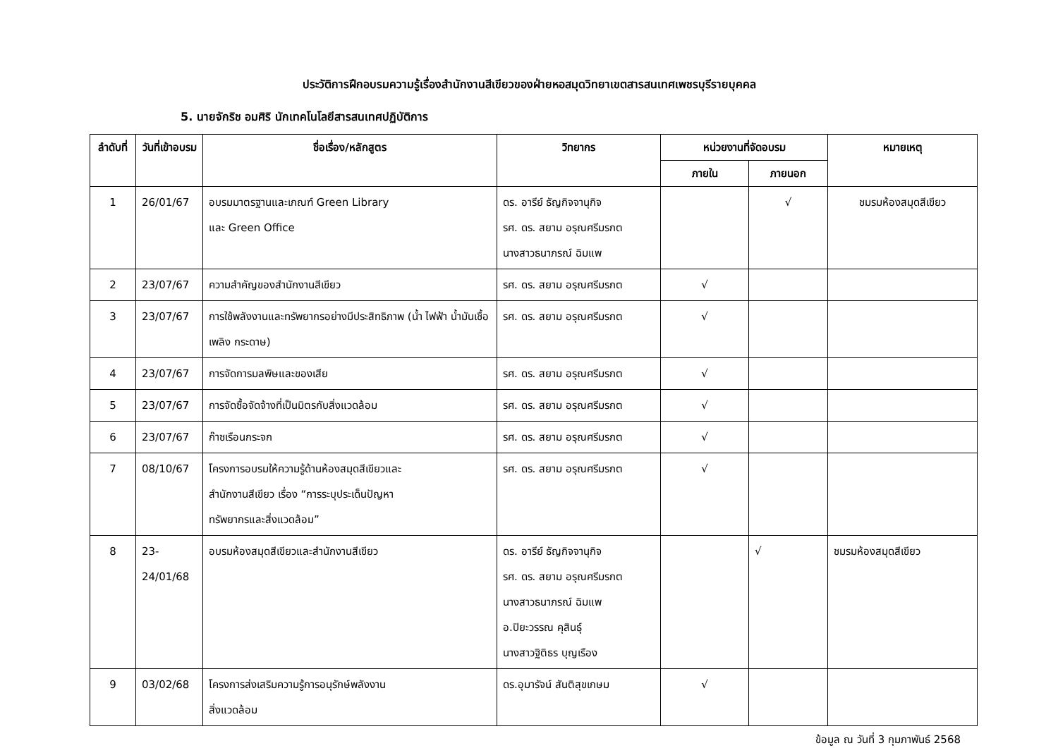ประวัติการฝึกอบรมความรู้เรื่องสำนักงานสีเขียวของฝ่ายหอสมุดวิทยาเขตสารสนเทศเพชรบุรีรายบุคคล
5. นายจักริช อมศิริ นักเทคโนโลยีสารสนเทศปฏิบัติการ
| ลำดับที่ | วันที่เข้าอบรม | ชื่อเรื่อง/หลักสูตร | วิทยากร | หน่วยงานที่จัดอบรม | | หมายเหตุ |
| --- | --- | --- | --- | --- | --- | --- |
| | | | | ภายใน | ภายนอก | |
| 1 | 26/01/67 | อบรมมาตรฐานและเกณฑ์ Green Library และ Green Office | ดร. อารีย์ ธัญกิจจานุกิจ รศ. ดร. สยาม อรุณศรีมรกต นางสาวธนาภรณ์ ฉิมแพ | | √ | ชมรมห้องสมุดสีเขียว |
| 2 | 23/07/67 | ความสำคัญของสำนักงานสีเขียว | รศ. ดร. สยาม อรุณศรีมรกต | √ | | |
| 3 | 23/07/67 | การใช้พลังงานและทรัพยากรอย่างมีประสิทธิภาพ (น้ำ ไฟฟ้า น้ำมันเชื้อเพลิง กระดาษ) | รศ. ดร. สยาม อรุณศรีมรกต | √ | | |
| 4 | 23/07/67 | การจัดการมลพิษและของเสีย | รศ. ดร. สยาม อรุณศรีมรกต | √ | | |
| 5 | 23/07/67 | การจัดซื้อจัดจ้างที่เป็นมิตรกับสิ่งแวดล้อม | รศ. ดร. สยาม อรุณศรีมรกต | √ | | |
| 6 | 23/07/67 | ก๊าซเรือนกระจก | รศ. ดร. สยาม อรุณศรีมรกต | √ | | |
| 7 | 08/10/67 | โครงการอบรมให้ความรู้ด้านห้องสมุดสีเขียวและ สำนักงานสีเขียว เรื่อง “การระบุประเด็นปัญหา ทรัพยากรและสิ่งแวดล้อม” | รศ. ดร. สยาม อรุณศรีมรกต | √ | | |
| 8 | 23- 24/01/68 | อบรมห้องสมุดสีเขียวและสำนักงานสีเขียว | ดร. อารีย์ ธัญกิจจานุกิจ รศ. ดร. สยาม อรุณศรีมรกต นางสาวธนาภรณ์ ฉิมแพ อ.ปิยะวรรณ คุสินธุ์ นางสาวฐิติธร บุญเรือง | | √ | ชมรมห้องสมุดสีเขียว |
| 9 | 03/02/68 | โครงการส่งเสริมความรู้การอนุรักษ์พลังงาน สิ่งแวดล้อม | ดร.อุมารัจน์ สันติสุขเกษม | √ | | |
ข้อมูล ณ วันที่ 3 กุมภาพันธ์ 2568